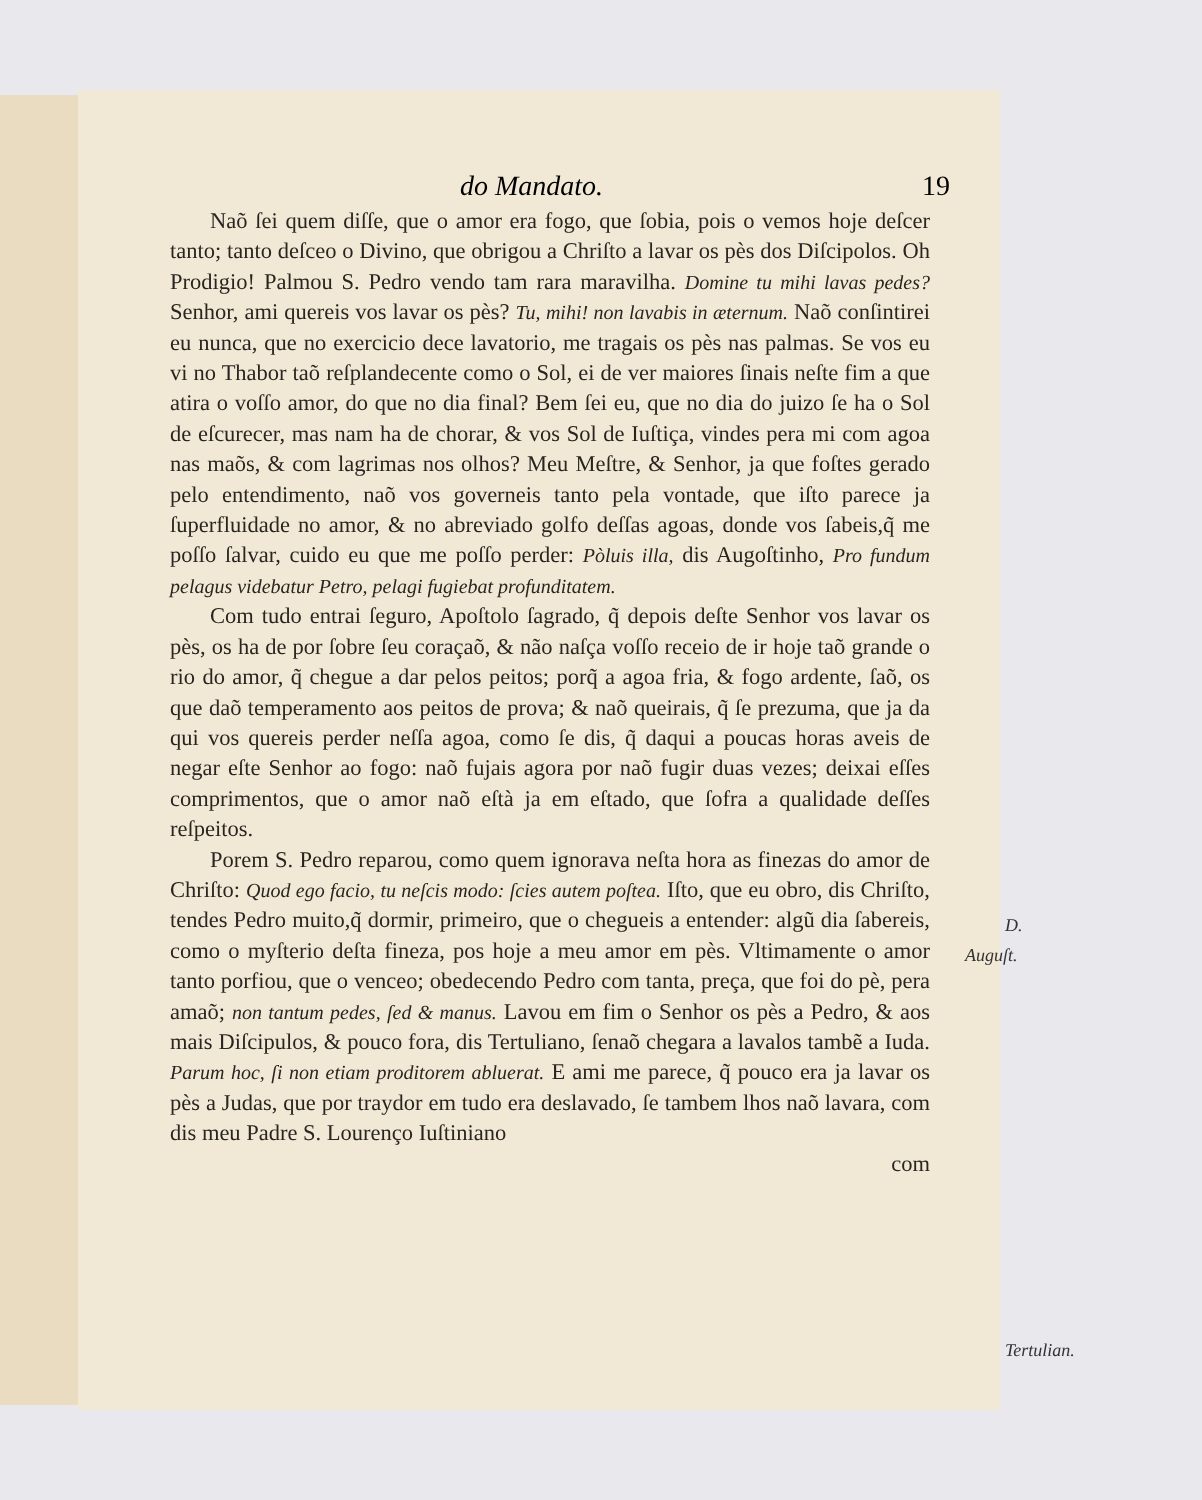do Mandato. 19
Naõ ſei quem diſſe, que o amor era fogo, que ſobia, pois o vemos hoje deſcer tanto; tanto deſceo o Divino, que obrigou a Chriſto a lavar os pès dos Diſcipolos. Oh Prodigio! Palmou S. Pedro vendo tam rara maravilha. Domine tu mihi lavas pedes? Senhor, ami quereis vos lavar os pès? Tu, mihi! non lavabis in æternum. Naõ conſintirei eu nunca, que no exercicio dece lavatorio, me tragais os pès nas palmas. Se vos eu vi no Thabor taõ reſplandecente como o Sol, ei de ver maiores ſinais neſte fim a que atira o voſſo amor, do que no dia final? Bem ſei eu, que no dia do juizo ſe ha o Sol de eſcurecer, mas nam ha de chorar, & vos Sol de Iuſtiça, vindes pera mi com agoa nas maõs, & com lagrimas nos olhos? Meu Meſtre, & Senhor, ja que foſtes gerado pelo entendimento, naõ vos governeis tanto pela vontade, que iſto parece ja ſuperfluidade no amor, & no abreviado golfo deſſas agoas, donde vos ſabeis,q̃ me poſſo ſalvar, cuido eu que me poſſo perder: Pòluis illa, dis Augoſtinho, Pro fundum pelagus videbatur Petro, pelagi fugiebat profunditatem.
D. Auguſt.
Com tudo entrai ſeguro, Apoſtolo ſagrado, q̃ depois deſte Senhor vos lavar os pès, os ha de por ſobre ſeu coraçaõ, & não naſça voſſo receio de ir hoje taõ grande o rio do amor, q̃ chegue a dar pelos peitos; porq̃ a agoa fria, & fogo ardente, ſaõ, os que daõ temperamento aos peitos de prova; & naõ queirais, q̃ ſe prezuma, que ja da qui vos quereis perder neſſa agoa, como ſe dis, q̃ daqui a poucas horas aveis de negar eſte Senhor ao fogo: naõ fujais agora por naõ fugir duas vezes; deixai eſſes comprimentos, que o amor naõ eſtà ja em eſtado, que ſofra a qualidade deſſes reſpeitos.
Porem S. Pedro reparou, como quem ignorava neſta hora as finezas do amor de Chriſto: Quod ego facio, tu neſcis modo: ſcies autem poſtea. Iſto, que eu obro, dis Chriſto, tendes Pedro muito,q̃ dormir, primeiro, que o chegueis a entender: algũ dia ſabereis, como o myſterio deſta fineza, pos hoje a meu amor em pès. Vltimamente o amor tanto porfiou, que o venceo; obedecendo Pedro com tanta, preça, que foi do pè, pera amaõ; non tantum pedes, ſed & manus. Lavou em fim o Senhor os pès a Pedro, & aos mais Diſcipulos, & pouco fora, dis Tertuliano, ſenaõ chegara a lavalos tambẽ a Iuda. Parum hoc, ſi non etiam proditorem abluerat. E ami me parece, q̃ pouco era ja lavar os pès a Judas, que por traydor em tudo era deslavado, ſe tambem lhos naõ lavara, com dis meu Padre S. Lourenço Iuſtiniano
Tertulian.
com